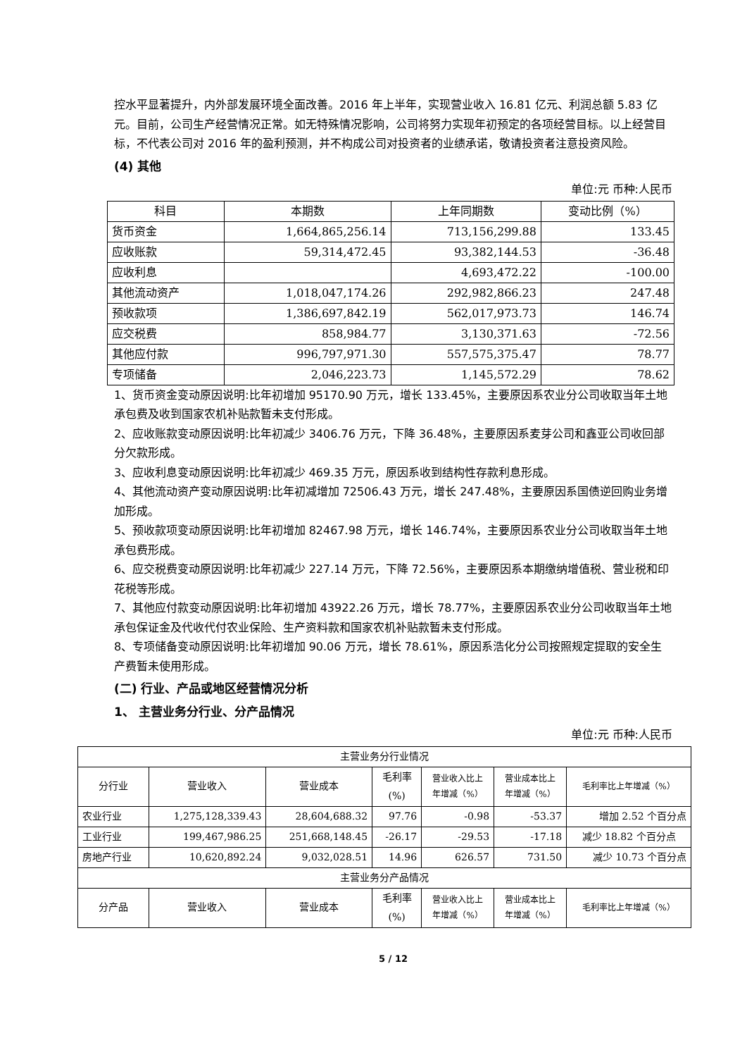控水平显著提升，内外部发展环境全面改善。2016 年上半年，实现营业收入 16.81 亿元、利润总额 5.83 亿元。目前，公司生产经营情况正常。如无特殊情况影响，公司将努力实现年初预定的各项经营目标。以上经营目标，不代表公司对 2016 年的盈利预测，并不构成公司对投资者的业绩承诺，敬请投资者注意投资风险。
(4) 其他
单位:元 币种:人民币
| 科目 | 本期数 | 上年同期数 | 变动比例（%） |
| --- | --- | --- | --- |
| 货币资金 | 1,664,865,256.14 | 713,156,299.88 | 133.45 |
| 应收账款 | 59,314,472.45 | 93,382,144.53 | -36.48 |
| 应收利息 | | 4,693,472.22 | -100.00 |
| 其他流动资产 | 1,018,047,174.26 | 292,982,866.23 | 247.48 |
| 预收款项 | 1,386,697,842.19 | 562,017,973.73 | 146.74 |
| 应交税费 | 858,984.77 | 3,130,371.63 | -72.56 |
| 其他应付款 | 996,797,971.30 | 557,575,375.47 | 78.77 |
| 专项储备 | 2,046,223.73 | 1,145,572.29 | 78.62 |
1、货币资金变动原因说明:比年初增加 95170.90 万元，增长 133.45%，主要原因系农业分公司收取当年土地承包费及收到国家农机补贴款暂未支付形成。
2、应收账款变动原因说明:比年初减少 3406.76 万元，下降 36.48%，主要原因系麦芽公司和鑫亚公司收回部分欠款形成。
3、应收利息变动原因说明:比年初减少 469.35 万元，原因系收到结构性存款利息形成。
4、其他流动资产变动原因说明:比年初减增加 72506.43 万元，增长 247.48%，主要原因系国债逆回购业务增加形成。
5、预收款项变动原因说明:比年初增加 82467.98 万元，增长 146.74%，主要原因系农业分公司收取当年土地承包费形成。
6、应交税费变动原因说明:比年初减少 227.14 万元，下降 72.56%，主要原因系本期缴纳增值税、营业税和印花税等形成。
7、其他应付款变动原因说明:比年初增加 43922.26 万元，增长 78.77%，主要原因系农业分公司收取当年土地承包保证金及代收代付农业保险、生产资料款和国家农机补贴款暂未支付形成。
8、专项储备变动原因说明:比年初增加 90.06 万元，增长 78.61%，原因系浩化分公司按照规定提取的安全生产费暂未使用形成。
(二) 行业、产品或地区经营情况分析
1、 主营业务分行业、分产品情况
单位:元 币种:人民币
| 主营业务分行业情况 | | | | | | |
| 分行业 | 营业收入 | 营业成本 | 毛利率 (%) | 营业收入比上 年增减（%） | 营业成本比上 年增减（%） | 毛利率比上年增减（%） |
| 农业行业 | 1,275,128,339.43 | 28,604,688.32 | 97.76 | -0.98 | -53.37 | 增加 2.52 个百分点 |
| 工业行业 | 199,467,986.25 | 251,668,148.45 | -26.17 | -29.53 | -17.18 | 减少 18.82 个百分点 |
| 房地产行业 | 10,620,892.24 | 9,032,028.51 | 14.96 | 626.57 | 731.50 | 减少 10.73 个百分点 |
| 主营业务分产品情况 | | | | | | |
| 分产品 | 营业收入 | 营业成本 | 毛利率 (%) | 营业收入比上 年增减（%） | 营业成本比上 年增减（%） | 毛利率比上年增减（%） |
5 / 12